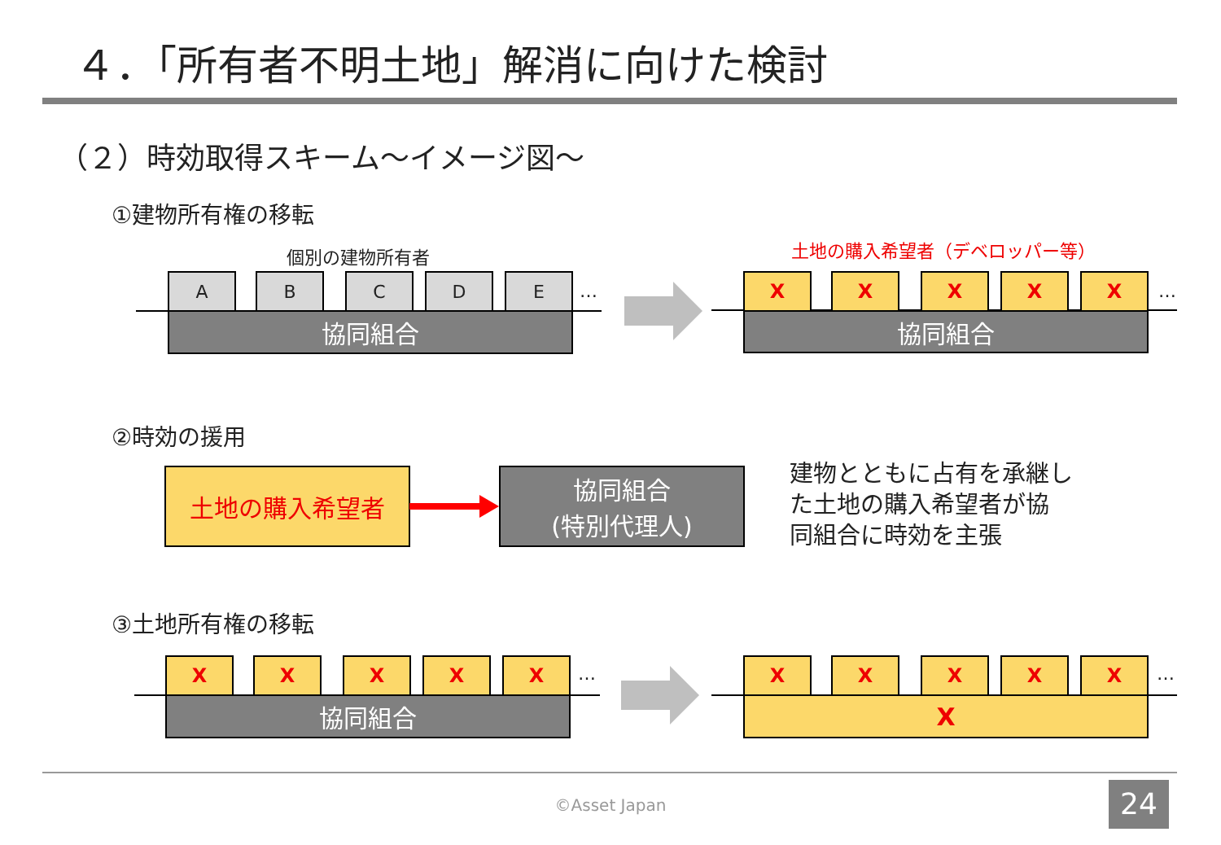４．「所有者不明土地」解消に向けた検討
（２）時効取得スキーム～イメージ図～
①建物所有権の移転
個別の建物所有者 土地の購入希望者（デベロッパー等）
A B C D E …
協同組合
X X X X X …
協同組合
②時効の援用
土地の購入希望者
協同組合
(特別代理人)
建物とともに占有を承継し
た土地の購入希望者が協
同組合に時効を主張
③土地所有権の移転
X X X X X …
協同組合
X X X X X …
X
©Asset Japan 24